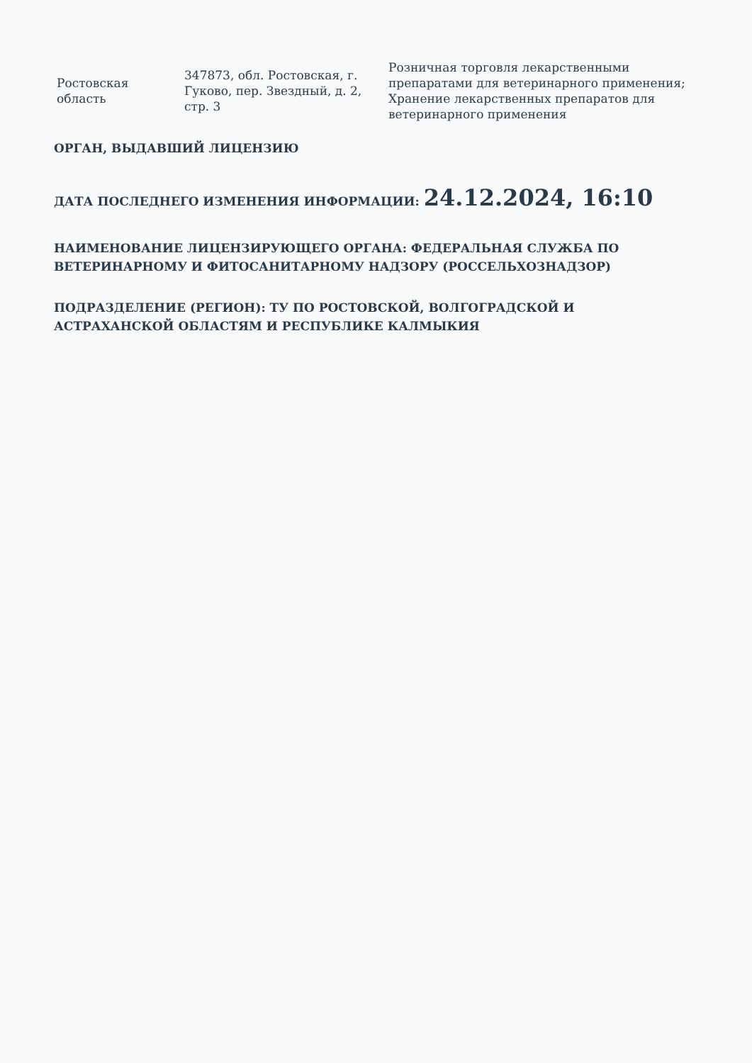| Ростовская область | 347873, обл. Ростовская, г. Гуково, пер. Звездный, д. 2, стр. 3 | Розничная торговля лекарственными препаратами для ветеринарного применения; Хранение лекарственных препаратов для ветеринарного применения |
ОРГАН, ВЫДАВШИЙ ЛИЦЕНЗИЮ
ДАТА ПОСЛЕДНЕГО ИЗМЕНЕНИЯ ИНФОРМАЦИИ: 24.12.2024, 16:10
НАИМЕНОВАНИЕ ЛИЦЕНЗИРУЮЩЕГО ОРГАНА: ФЕДЕРАЛЬНАЯ СЛУЖБА ПО ВЕТЕРИНАРНОМУ И ФИТОСАНИТАРНОМУ НАДЗОРУ (РОССЕЛЬХОЗНАДЗОР)
ПОДРАЗДЕЛЕНИЕ (РЕГИОН): ТУ ПО РОСТОВСКОЙ, ВОЛГОГРАДСКОЙ И АСТРАХАНСКОЙ ОБЛАСТЯМ И РЕСПУБЛИКЕ КАЛМЫКИЯ